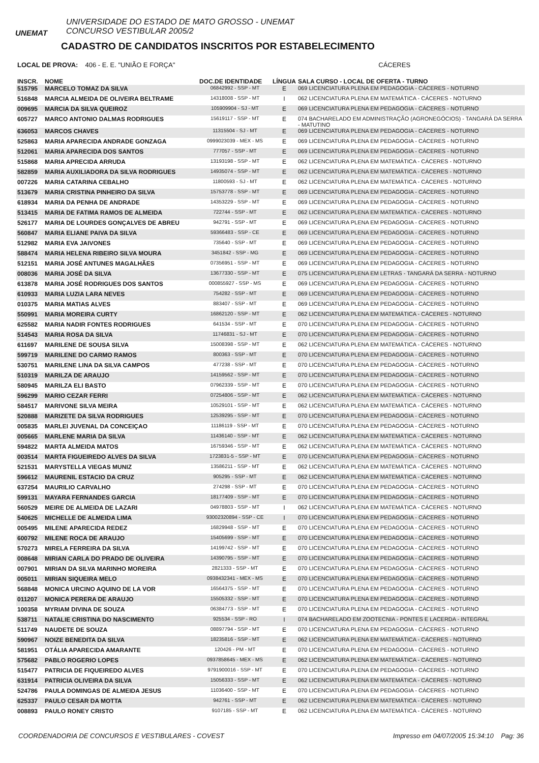UNEMAT
UNIVERSIDADE DO ESTADO DE MATO GROSSO - UNEMAT
CONCURSO VESTIBULAR 2005/2
CADASTRO DE CANDIDATOS INSCRITOS POR ESTABELECIMENTO
LOCAL DE PROVA: 406 - E. E. "UNIÃO E FORÇA" CÁCERES
| INSCR. | NOME | DOC.DE IDENTIDADE | LÍNGUA | SALA CURSO - LOCAL DE OFERTA - TURNO |
| --- | --- | --- | --- | --- |
| 515795 | MARCELO TOMAZ DA SILVA | 06842992 - SSP - MT | E | 069 LICENCIATURA PLENA EM PEDAGOGIA - CÁCERES - NOTURNO |
| 516848 | MARCIA ALMEIDA DE OLIVEIRA BELTRAME | 14318008 - SSP - MT | I | 062 LICENCIATURA PLENA EM MATEMÁTICA - CÁCERES - NOTURNO |
| 009695 | MARCIA DA SILVA QUEIROZ | 105909904 - SJ - MT | E | 069 LICENCIATURA PLENA EM PEDAGOGIA - CÁCERES - NOTURNO |
| 605727 | MARCO ANTONIO DALMAS RODRIGUES | 15619117 - SSP - MT | E | 074 BACHARELADO EM ADMINISTRAÇÃO (AGRONEGÓCIOS) - TANGARÁ DA SERRA - MATUTINO |
| 636053 | MARCOS CHAVES | 11315504 - SJ - MT | E | 069 LICENCIATURA PLENA EM PEDAGOGIA - CÁCERES - NOTURNO |
| 525863 | MARIA APARECIDA ANDRADE GONZAGA | 0999023039 - MEX - MS | E | 069 LICENCIATURA PLENA EM PEDAGOGIA - CÁCERES - NOTURNO |
| 512061 | MARIA APARECIDA DOS SANTOS | 777057 - SSP - MT | E | 069 LICENCIATURA PLENA EM PEDAGOGIA - CÁCERES - NOTURNO |
| 515868 | MARIA APRECIDA ARRUDA | 13193198 - SSP - MT | E | 062 LICENCIATURA PLENA EM MATEMÁTICA - CÁCERES - NOTURNO |
| 582859 | MARIA AUXILIADORA DA SILVA RODRIGUES | 14935074 - SSP - MT | E | 062 LICENCIATURA PLENA EM MATEMÁTICA - CÁCERES - NOTURNO |
| 007226 | MARIA CATARINA CEBALHO | 11800593 - SJ - MT | E | 062 LICENCIATURA PLENA EM MATEMÁTICA - CÁCERES - NOTURNO |
| 513679 | MARIA CRISTINA PINHEIRO DA SILVA | 15753778 - SSP - MT | E | 069 LICENCIATURA PLENA EM PEDAGOGIA - CÁCERES - NOTURNO |
| 618934 | MARIA DA PENHA DE ANDRADE | 14353229 - SSP - MT | E | 069 LICENCIATURA PLENA EM PEDAGOGIA - CÁCERES - NOTURNO |
| 513415 | MARIA DE FATIMA RAMOS DE ALMEIDA | 722744 - SSP - MT | E | 062 LICENCIATURA PLENA EM MATEMÁTICA - CÁCERES - NOTURNO |
| 526177 | MARIA DE LOURDES GONÇALVES DE ABREU | 942791 - SSP - MT | E | 069 LICENCIATURA PLENA EM PEDAGOGIA - CÁCERES - NOTURNO |
| 560847 | MARIA ELIANE PAIVA DA SILVA | 59366483 - SSP - CE | E | 069 LICENCIATURA PLENA EM PEDAGOGIA - CÁCERES - NOTURNO |
| 512982 | MARIA EVA JAIVONES | 735640 - SSP - MT | E | 069 LICENCIATURA PLENA EM PEDAGOGIA - CÁCERES - NOTURNO |
| 588474 | MARIA HELENA RIBEIRO SILVA MOURA | 3451842 - SSP - MG | E | 069 LICENCIATURA PLENA EM PEDAGOGIA - CÁCERES - NOTURNO |
| 512151 | MARIA JOSÉ ANTUNES MAGALHÃES | 07356951 - SSP - MT | E | 069 LICENCIATURA PLENA EM PEDAGOGIA - CÁCERES - NOTURNO |
| 008036 | MARIA JOSÉ DA SILVA | 13677330 - SSP - MT | E | 075 LICENCIATURA PLENA EM LETRAS - TANGARÁ DA SERRA - NOTURNO |
| 613878 | MARIA JOSÉ RODRIGUES DOS SANTOS | 000855927 - SSP - MS | E | 069 LICENCIATURA PLENA EM PEDAGOGIA - CÁCERES - NOTURNO |
| 610933 | MARIA LUZIA LARA NEVES | 754282 - SSP - MT | E | 069 LICENCIATURA PLENA EM PEDAGOGIA - CÁCERES - NOTURNO |
| 010375 | MARIA MATIAS ALVES | 883407 - SSP - MT | E | 069 LICENCIATURA PLENA EM PEDAGOGIA - CÁCERES - NOTURNO |
| 550991 | MARIA MOREIRA CURTY | 16862120 - SSP - MT | E | 062 LICENCIATURA PLENA EM MATEMÁTICA - CÁCERES - NOTURNO |
| 625582 | MARIA NADIR FONTES RODRIGUES | 641534 - SSP - MT | E | 070 LICENCIATURA PLENA EM PEDAGOGIA - CÁCERES - NOTURNO |
| 514543 | MARIA ROSA DA SILVA | 11746831 - SJ - MT | E | 070 LICENCIATURA PLENA EM PEDAGOGIA - CÁCERES - NOTURNO |
| 611697 | MARILENE DE SOUSA SILVA | 15008398 - SSP - MT | E | 062 LICENCIATURA PLENA EM MATEMÁTICA - CÁCERES - NOTURNO |
| 599719 | MARILENE DO CARMO RAMOS | 800363 - SSP - MT | E | 070 LICENCIATURA PLENA EM PEDAGOGIA - CÁCERES - NOTURNO |
| 530751 | MARILENE LINA DA SILVA CAMPOS | 477238 - SSP - MT | E | 070 LICENCIATURA PLENA EM PEDAGOGIA - CÁCERES - NOTURNO |
| 510319 | MARILZA DE ARAUJO | 14159562 - SSP - MT | E | 070 LICENCIATURA PLENA EM PEDAGOGIA - CÁCERES - NOTURNO |
| 580945 | MARILZA ELI BASTO | 07962339 - SSP - MT | E | 070 LICENCIATURA PLENA EM PEDAGOGIA - CÁCERES - NOTURNO |
| 596299 | MARIO CEZAR FERRI | 07254806 - SSP - MT | E | 062 LICENCIATURA PLENA EM MATEMÁTICA - CÁCERES - NOTURNO |
| 584517 | MARIVONE SILVA MEIRA | 10529101 - SSP - MT | E | 062 LICENCIATURA PLENA EM MATEMÁTICA - CÁCERES - NOTURNO |
| 520888 | MARIZETE DA SILVA RODRIGUES | 12539295 - SSP - MT | E | 070 LICENCIATURA PLENA EM PEDAGOGIA - CÁCERES - NOTURNO |
| 005835 | MARLEI JUVENAL DA CONCEIÇAO | 11186119 - SSP - MT | E | 070 LICENCIATURA PLENA EM PEDAGOGIA - CÁCERES - NOTURNO |
| 005665 | MARLENE MARIA DA SILVA | 11436140 - SSP - MT | E | 062 LICENCIATURA PLENA EM MATEMÁTICA - CÁCERES - NOTURNO |
| 594822 | MARTA ALMEIDA MATOS | 16759346 - SSP - MT | E | 062 LICENCIATURA PLENA EM MATEMÁTICA - CÁCERES - NOTURNO |
| 003514 | MARTA FIGUEIREDO ALVES DA SILVA | 1723831-5 - SSP - MT | E | 070 LICENCIATURA PLENA EM PEDAGOGIA - CÁCERES - NOTURNO |
| 521531 | MARYSTELLA VIEGAS MUNIZ | 13586211 - SSP - MT | E | 062 LICENCIATURA PLENA EM MATEMÁTICA - CÁCERES - NOTURNO |
| 596612 | MAURENIL ESTACIO DA CRUZ | 905295 - SSP - MT | E | 062 LICENCIATURA PLENA EM MATEMÁTICA - CÁCERES - NOTURNO |
| 637254 | MAURILIO CARVALHO | 274298 - SSP - MT | E | 070 LICENCIATURA PLENA EM PEDAGOGIA - CÁCERES - NOTURNO |
| 599131 | MAYARA FERNANDES GARCIA | 18177409 - SSP - MT | E | 070 LICENCIATURA PLENA EM PEDAGOGIA - CÁCERES - NOTURNO |
| 560529 | MEIRE DE ALMEIDA DE LAZARI | 04978803 - SSP - MT | I | 062 LICENCIATURA PLENA EM MATEMÁTICA - CÁCERES - NOTURNO |
| 540625 | MICHELLE DE ALMEIDA LIMA | 93002320894 - SSP - CE | I | 070 LICENCIATURA PLENA EM PEDAGOGIA - CÁCERES - NOTURNO |
| 005495 | MILENE APARECIDA REDEZ | 16829948 - SSP - MT | E | 070 LICENCIATURA PLENA EM PEDAGOGIA - CÁCERES - NOTURNO |
| 600792 | MILENE ROCA DE ARAUJO | 15405699 - SSP - MT | E | 070 LICENCIATURA PLENA EM PEDAGOGIA - CÁCERES - NOTURNO |
| 570273 | MIRELA FERREIRA DA SILVA | 14199742 - SSP - MT | E | 070 LICENCIATURA PLENA EM PEDAGOGIA - CÁCERES - NOTURNO |
| 008648 | MIRIAN CARLA DO PRADO DE OLIVEIRA | 14390795 - SSP - MT | E | 070 LICENCIATURA PLENA EM PEDAGOGIA - CÁCERES - NOTURNO |
| 007901 | MIRIAN DA SILVA MARINHO MOREIRA | 2821333 - SSP - MT | E | 070 LICENCIATURA PLENA EM PEDAGOGIA - CÁCERES - NOTURNO |
| 005011 | MIRIAN SIQUEIRA MELO | 0938432341 - MEX - MS | E | 070 LICENCIATURA PLENA EM PEDAGOGIA - CÁCERES - NOTURNO |
| 568848 | MONICA URCINO AQUINO DE LA VOR | 16564375 - SSP - MT | E | 070 LICENCIATURA PLENA EM PEDAGOGIA - CÁCERES - NOTURNO |
| 011207 | MONICA PERERA DE ARAUJO | 15505332 - SSP - MT | E | 070 LICENCIATURA PLENA EM PEDAGOGIA - CÁCERES - NOTURNO |
| 100358 | MYRIAM DIVINA DE SOUZA | 06384773 - SSP - MT | E | 070 LICENCIATURA PLENA EM PEDAGOGIA - CÁCERES - NOTURNO |
| 538711 | NATALIE CRISTINA DO NASCIMENTO | 925534 - SSP - RO | I | 074 BACHARELADO EM ZOOTECNIA - PONTES E LACERDA - INTEGRAL |
| 511749 | NAUDETE DE SOUZA | 08897794 - SSP - MT | E | 070 LICENCIATURA PLENA EM PEDAGOGIA - CÁCERES - NOTURNO |
| 590967 | NOIZE BENEDITA DA SILVA | 18235816 - SSP - MT | E | 062 LICENCIATURA PLENA EM MATEMÁTICA - CÁCERES - NOTURNO |
| 581951 | OTÁLIA APARECIDA AMARANTE | 120426 - PM - MT | E | 070 LICENCIATURA PLENA EM PEDAGOGIA - CÁCERES - NOTURNO |
| 575682 | PABLO ROGERIO LOPES | 0937858645 - MEX - MS | E | 062 LICENCIATURA PLENA EM MATEMÁTICA - CÁCERES - NOTURNO |
| 515477 | PATRICIA DE FIQUEIREDO ALVES | 9791900016 - SSP - MT | E | 070 LICENCIATURA PLENA EM PEDAGOGIA - CÁCERES - NOTURNO |
| 631914 | PATRICIA OLIVEIRA DA SILVA | 15056333 - SSP - MT | E | 062 LICENCIATURA PLENA EM MATEMÁTICA - CÁCERES - NOTURNO |
| 524786 | PAULA DOMINGAS DE ALMEIDA JESUS | 11036400 - SSP - MT | E | 070 LICENCIATURA PLENA EM PEDAGOGIA - CÁCERES - NOTURNO |
| 625337 | PAULO CESAR DA MOTTA | 942761 - SSP - MT | E | 062 LICENCIATURA PLENA EM MATEMÁTICA - CÁCERES - NOTURNO |
| 008893 | PAULO RONEY CRISTO | 9107185 - SSP - MT | E | 062 LICENCIATURA PLENA EM MATEMÁTICA - CÁCERES - NOTURNO |
COORDENADORIA DE CONCURSOS E VESTIBULARES - COVEST Impresso em 04/07/2005 15:34:10 Pag: 36